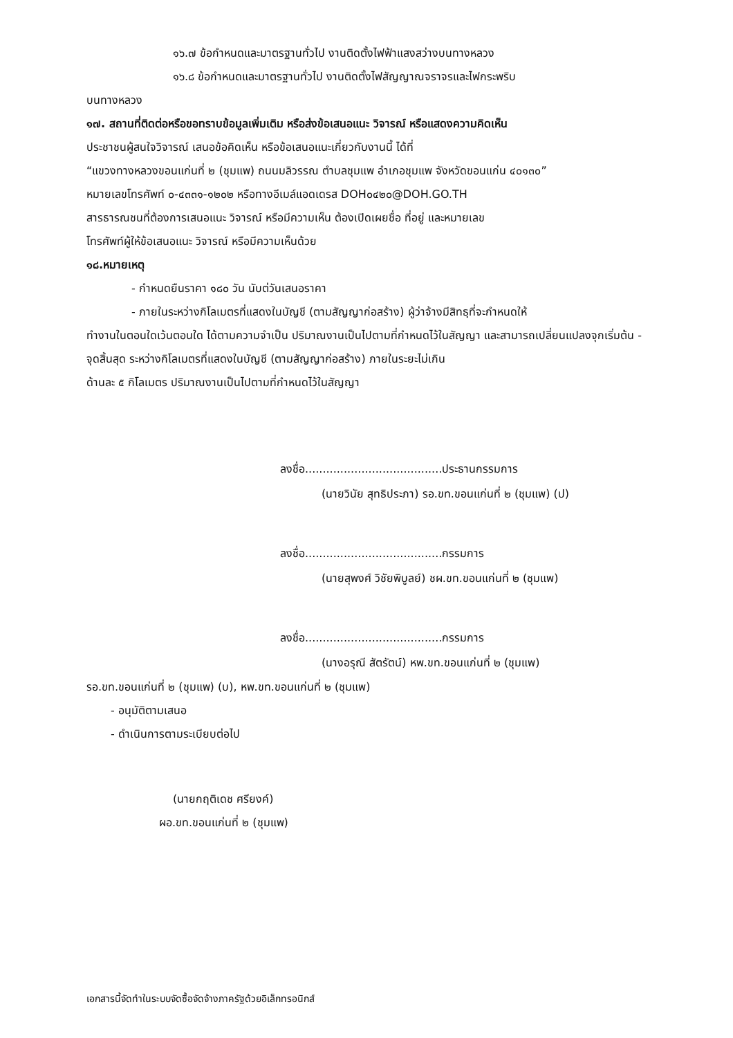๑๖.๗ ข้อกำหนดและมาตรฐานทั่วไป งานติดตั้งไฟฟ้าแสงสว่างบนทางหลวง
๑๖.๘ ข้อกำหนดและมาตรฐานทั่วไป งานติดตั้งไฟสัญญาณจราจรและไฟกระพริบ
บนทางหลวง
๑๗. สถานที่ติดต่อหรือขอทราบข้อมูลเพิ่มเติม หรือส่งข้อเสนอแนะ วิจารณ์ หรือแสดงความคิดเห็น
ประชาชนผู้สนใจวิจารณ์ เสนอข้อคิดเห็น หรือข้อเสนอแนะเกี่ยวกับงานนี้ ได้ที่
“แขวงทางหลวงขอนแก่นที่ ๒ (ชุมแพ) ถนนมลิวรรณ ตำบลชุมแพ อำเภอชุมแพ จังหวัดขอนแก่น ๔๐๑๓๐”
หมายเลขโทรศัพท์ ๐-๔๓๓๑-๑๒๐๒ หรือทางอีเมล์แอดเดรส DOH๐๔๒๐@DOH.GO.TH
สารธารณชนที่ต้องการเสนอแนะ วิจารณ์ หรือมีความเห็น ต้องเปิดเผยชื่อ ที่อยู่ และหมายเลข
โทรศัพท์ผู้ให้ข้อเสนอแนะ วิจารณ์ หรือมีความเห็นด้วย
๑๘.หมายเหตุ
- กำหนดยืนราคา ๑๘๐ วัน นับต่วันเสนอราคา
- ภายในระหว่างกิโลเมตรที่แสดงในบัญชี (ตามสัญญาก่อสร้าง) ผู้ว่าจ้างมีสิทธฺที่จะกำหนดให้
ทำงานในตอนใดเว้นตอนใด ได้ตามความจำเป็น ปริมาณงานเป็นไปตามที่กำหนดไว้ในสัญญา และสามารถเปลี่ยนแปลงจุกเริ่มต้น - จุดสิ้นสุด ระหว่างกิโลเมตรที่แสดงในบัญชี (ตามสัญญาก่อสร้าง) ภายในระยะไม่เกิน
ด้านละ ๕ กิโลเมตร ปริมาณงานเป็นไปตามที่กำหนดไว้ในสัญญา
ลงชื่อ.......................................ประธานกรรมการ
(นายวินัย สุทธิประภา) รอ.ขท.ขอนแก่นที่ ๒ (ชุมแพ) (ป)
ลงชื่อ.......................................กรรมการ
(นายสุพงศ์ วิชัยพิบูลย์) ชผ.ขท.ขอนแก่นที่ ๒ (ชุมแพ)
ลงชื่อ.......................................กรรมการ
(นางอรุณี สัตรัตน์) หพ.ขท.ขอนแก่นที่ ๒ (ชุมแพ)
รอ.ขท.ขอนแก่นที่ ๒ (ชุมแพ) (บ), หพ.ขท.ขอนแก่นที่ ๒ (ชุมแพ)
- อนุมัติตามเสนอ
- ดำเนินการตามระเบียบต่อไป
(นายกฤติเดช ศรียงค์)
ผอ.ขท.ขอนแก่นที่ ๒ (ชุมแพ)
เอกสารนี้จัดทำในระบบจัดซื้อจัดจ้างภาครัฐด้วยอิเล็กทรอนิกส์